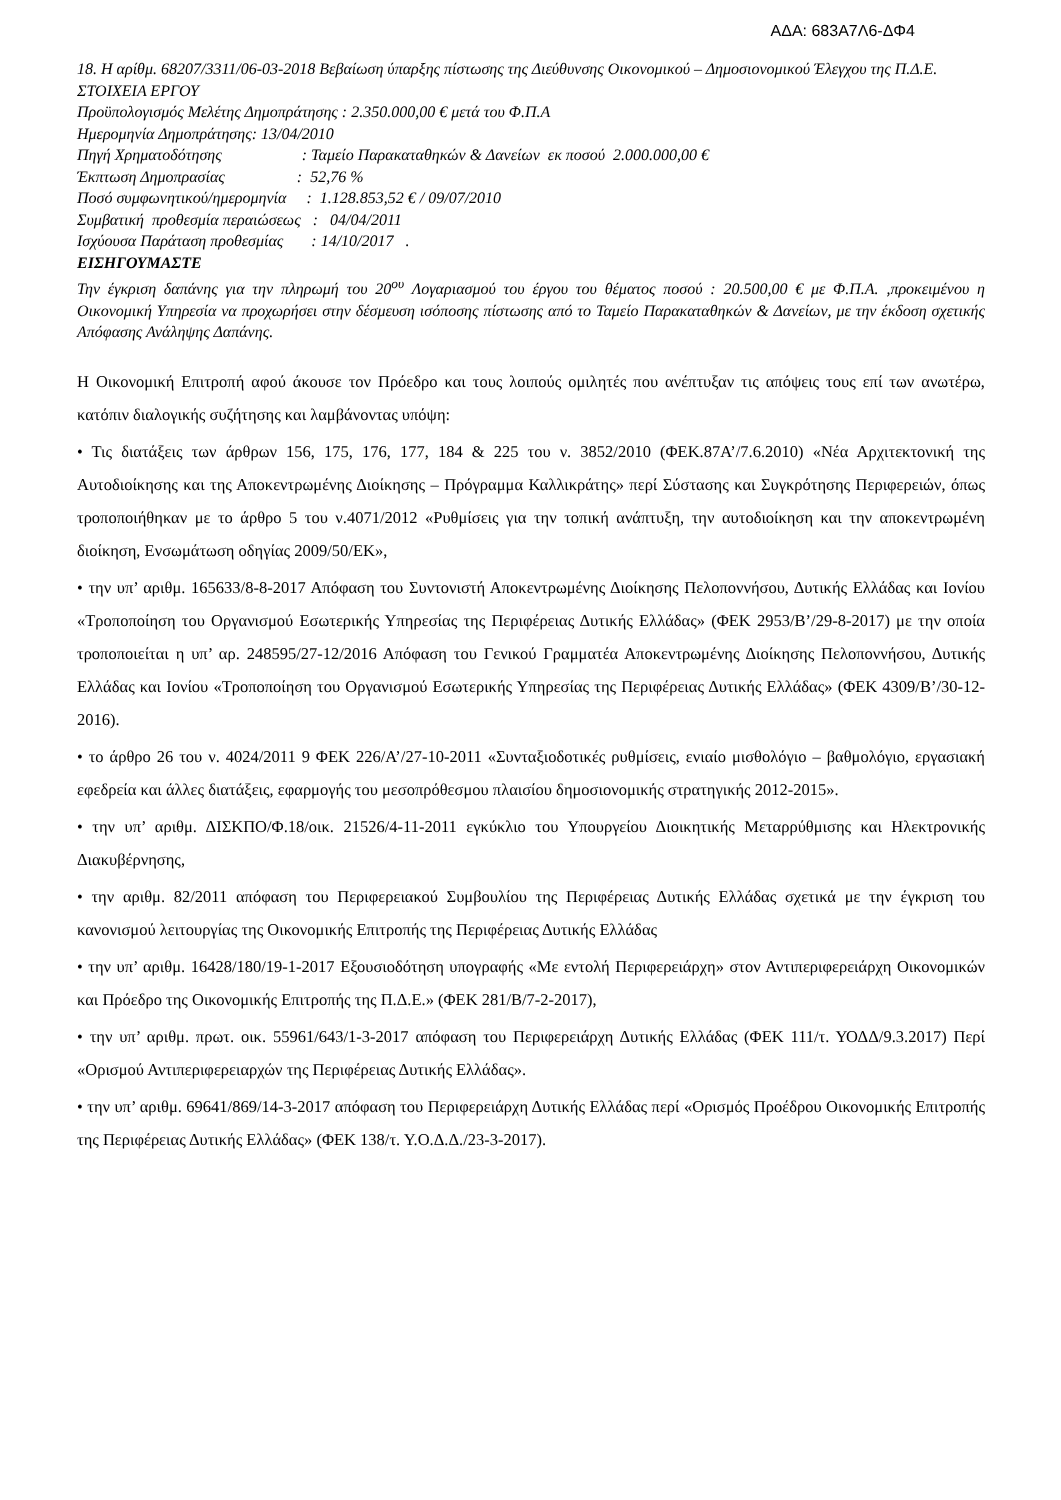ΑΔΑ: 683Α7Λ6-ΔΦ4
18. Η αρίθμ. 68207/3311/06-03-2018 Βεβαίωση ύπαρξης πίστωσης της Διεύθυνσης Οικονομικού – Δημοσιονομικού Έλεγχου της Π.Δ.Ε.
ΣΤΟΙΧΕΙΑ ΕΡΓΟΥ
Προϋπολογισμός Μελέτης Δημοπράτησης : 2.350.000,00 € μετά του Φ.Π.Α
Ημερομηνία Δημοπράτησης: 13/04/2010
Πηγή Χρηματοδότησης                    : Ταμείο Παρακαταθηκών & Δανείων  εκ ποσού  2.000.000,00 €
Έκπτωση Δημοπρασίας                  :  52,76 %
Ποσό συμφωνητικού/ημερομηνία     :  1.128.853,52 € / 09/07/2010
Συμβατική  προθεσμία περαιώσεως   :   04/04/2011
Ισχύουσα Παράταση προθεσμίας       : 14/10/2017   .
ΕΙΣΗΓΟΥΜΑΣΤΕ
Την έγκριση δαπάνης για την πληρωμή του 20<sup>ου</sup> Λογαριασμού του έργου του θέματος ποσού : 20.500,00 € με Φ.Π.Α. ,προκειμένου η Οικονομική Υπηρεσία να προχωρήσει στην δέσμευση ισόποσης πίστωσης από το Ταμείο Παρακαταθηκών & Δανείων, με την έκδοση σχετικής Απόφασης Ανάληψης Δαπάνης.
Η Οικονομική Επιτροπή αφού άκουσε τον Πρόεδρο και τους λοιπούς ομιλητές που ανέπτυξαν τις απόψεις τους επί των ανωτέρω, κατόπιν διαλογικής συζήτησης και λαμβάνοντας υπόψη:
• Τις διατάξεις των άρθρων 156, 175, 176, 177, 184 & 225 του ν. 3852/2010 (ΦΕΚ.87Α’/7.6.2010) «Νέα Αρχιτεκτονική της Αυτοδιοίκησης και της Αποκεντρωμένης Διοίκησης – Πρόγραμμα Καλλικράτης» περί Σύστασης και Συγκρότησης Περιφερειών, όπως τροποποιήθηκαν με το άρθρο 5 του ν.4071/2012 «Ρυθμίσεις για την τοπική ανάπτυξη, την αυτοδιοίκηση και την αποκεντρωμένη διοίκηση, Ενσωμάτωση οδηγίας 2009/50/ΕΚ»,
• την υπ’ αριθμ. 165633/8-8-2017 Απόφαση του Συντονιστή Αποκεντρωμένης Διοίκησης Πελοποννήσου, Δυτικής Ελλάδας και Ιονίου «Τροποποίηση του Οργανισμού Εσωτερικής Υπηρεσίας της Περιφέρειας Δυτικής Ελλάδας» (ΦΕΚ 2953/Β’/29-8-2017) με την οποία τροποποιείται η υπ’ αρ. 248595/27-12/2016 Απόφαση του Γενικού Γραμματέα Αποκεντρωμένης Διοίκησης Πελοποννήσου, Δυτικής Ελλάδας και Ιονίου «Τροποποίηση του Οργανισμού Εσωτερικής Υπηρεσίας της Περιφέρειας Δυτικής Ελλάδας» (ΦΕΚ 4309/Β’/30-12-2016).
• το άρθρο 26 του ν. 4024/2011 9 ΦΕΚ 226/Α’/27-10-2011 «Συνταξιοδοτικές ρυθμίσεις, ενιαίο μισθολόγιο – βαθμολόγιο, εργασιακή εφεδρεία και άλλες διατάξεις, εφαρμογής του μεσοπρόθεσμου πλαισίου δημοσιονομικής στρατηγικής 2012-2015».
• την υπ’ αριθμ. ΔΙΣΚΠΟ/Φ.18/οικ. 21526/4-11-2011 εγκύκλιο του Υπουργείου Διοικητικής Μεταρρύθμισης και Ηλεκτρονικής Διακυβέρνησης,
• την αριθμ. 82/2011 απόφαση του Περιφερειακού Συμβουλίου της Περιφέρειας Δυτικής Ελλάδας σχετικά με την έγκριση του κανονισμού λειτουργίας της Οικονομικής Επιτροπής της Περιφέρειας Δυτικής Ελλάδας
• την υπ’ αριθμ. 16428/180/19-1-2017 Εξουσιοδότηση υπογραφής «Με εντολή Περιφερειάρχη» στον Αντιπεριφερειάρχη Οικονομικών και Πρόεδρο της Οικονομικής Επιτροπής της Π.Δ.Ε.» (ΦΕΚ 281/Β/7-2-2017),
• την υπ’ αριθμ. πρωτ. οικ. 55961/643/1-3-2017 απόφαση του Περιφερειάρχη Δυτικής Ελλάδας (ΦΕΚ 111/τ. ΥΟΔΔ/9.3.2017) Περί «Ορισμού Αντιπεριφερειαρχών της Περιφέρειας Δυτικής Ελλάδας».
• την υπ’ αριθμ. 69641/869/14-3-2017 απόφαση του Περιφερειάρχη Δυτικής Ελλάδας περί «Ορισμός Προέδρου Οικονομικής Επιτροπής της Περιφέρειας Δυτικής Ελλάδας» (ΦΕΚ 138/τ. Υ.Ο.Δ.Δ./23-3-2017).